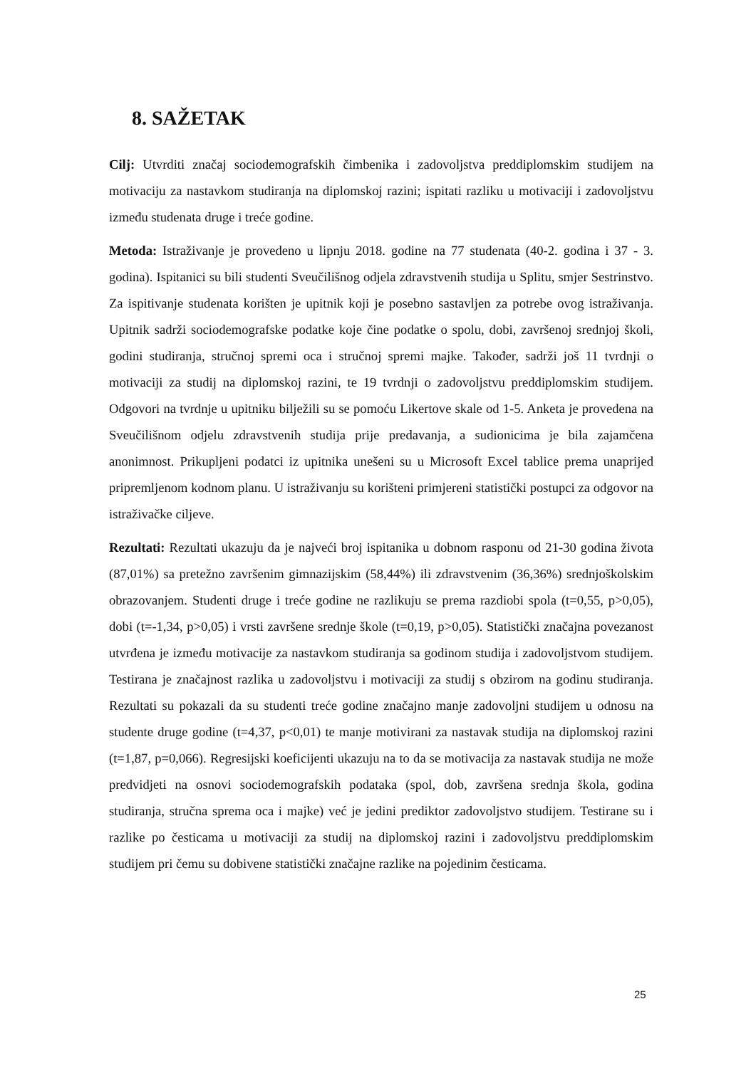8. SAŽETAK
Cilj: Utvrditi značaj sociodemografskih čimbenika i zadovoljstva preddiplomskim studijem na motivaciju za nastavkom studiranja na diplomskoj razini; ispitati razliku u motivaciji i zadovoljstvu između studenata druge i treće godine.
Metoda: Istraživanje je provedeno u lipnju 2018. godine na 77 studenata (40-2. godina i 37 - 3. godina). Ispitanici su bili studenti Sveučilišnog odjela zdravstvenih studija u Splitu, smjer Sestrinstvo. Za ispitivanje studenata korišten je upitnik koji je posebno sastavljen za potrebe ovog istraživanja. Upitnik sadrži sociodemografske podatke koje čine podatke o spolu, dobi, završenoj srednjoj školi, godini studiranja, stručnoj spremi oca i stručnoj spremi majke. Također, sadrži još 11 tvrdnji o motivaciji za studij na diplomskoj razini, te 19 tvrdnji o zadovoljstvu preddiplomskim studijem. Odgovori na tvrdnje u upitniku bilježili su se pomoću Likertove skale od 1-5. Anketa je provedena na Sveučilišnom odjelu zdravstvenih studija prije predavanja, a sudionicima je bila zajamčena anonimnost. Prikupljeni podatci iz upitnika unešeni su u Microsoft Excel tablice prema unaprijed pripremljenom kodnom planu. U istraživanju su korišteni primjereni statistički postupci za odgovor na istraživačke ciljeve.
Rezultati: Rezultati ukazuju da je najveći broj ispitanika u dobnom rasponu od 21-30 godina života (87,01%) sa pretežno završenim gimnazijskim (58,44%) ili zdravstvenim (36,36%) srednjoškolskim obrazovanjem. Studenti druge i treće godine ne razlikuju se prema razdiobi spola (t=0,55, p>0,05), dobi (t=-1,34, p>0,05) i vrsti završene srednje škole (t=0,19, p>0,05). Statistički značajna povezanost utvrđena je između motivacije za nastavkom studiranja sa godinom studija i zadovoljstvom studijem. Testirana je značajnost razlika u zadovoljstvu i motivaciji za studij s obzirom na godinu studiranja. Rezultati su pokazali da su studenti treće godine značajno manje zadovoljni studijem u odnosu na studente druge godine (t=4,37, p<0,01) te manje motivirani za nastavak studija na diplomskoj razini (t=1,87, p=0,066). Regresijski koeficijenti ukazuju na to da se motivacija za nastavak studija ne može predvidjeti na osnovi sociodemografskih podataka (spol, dob, završena srednja škola, godina studiranja, stručna sprema oca i majke) već je jedini prediktor zadovoljstvo studijem. Testirane su i razlike po česticama u motivaciji za studij na diplomskoj razini i zadovoljstvu preddiplomskim studijem pri čemu su dobivene statistički značajne razlike na pojedinim česticama.
25